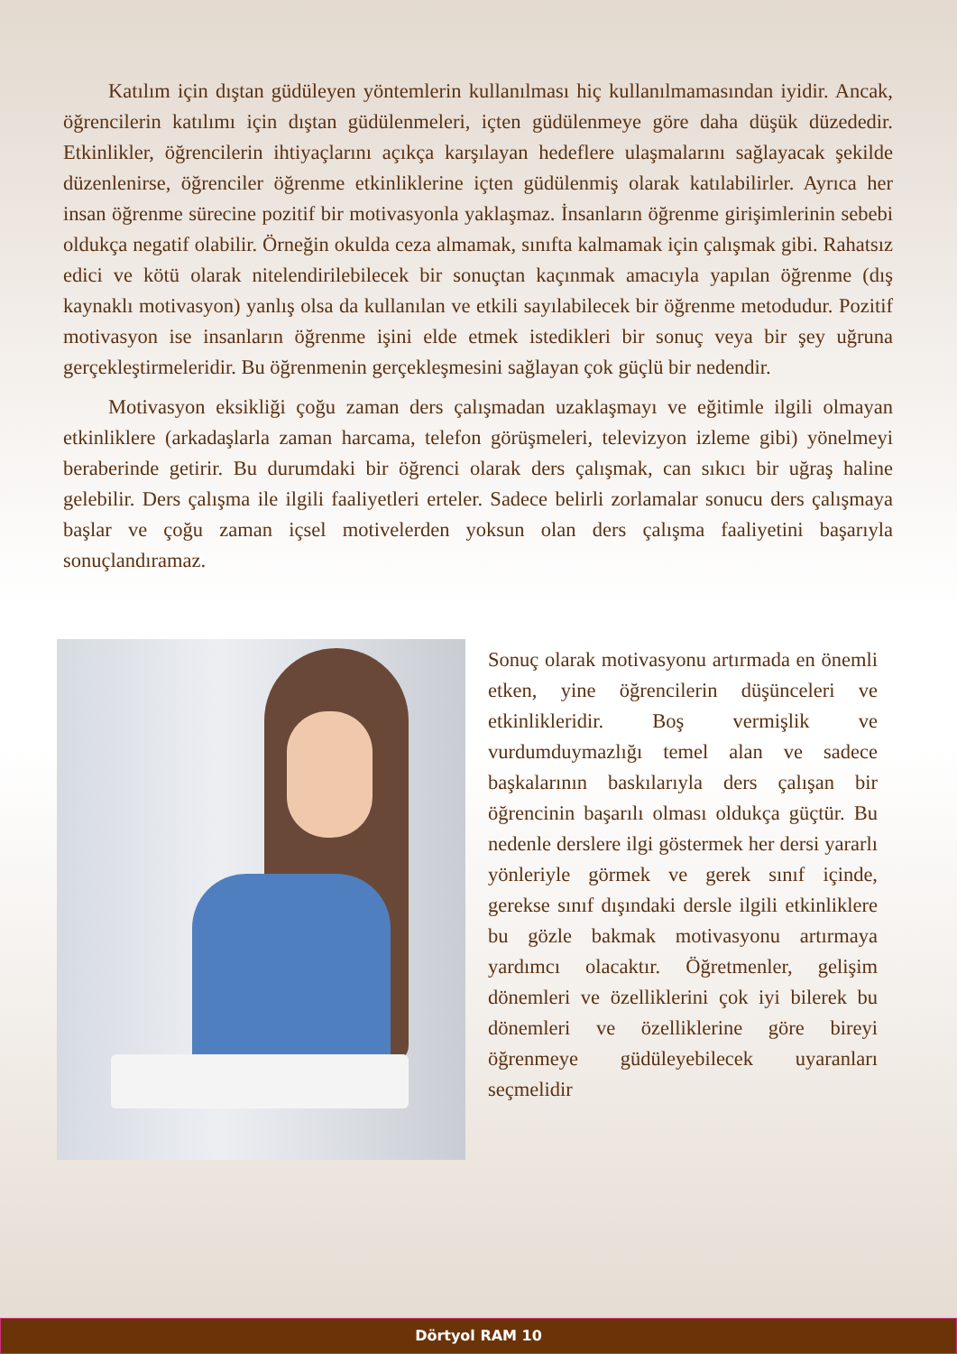Katılım için dıştan güdüleyen yöntemlerin kullanılması hiç kullanılmamasından iyidir. Ancak, öğrencilerin katılımı için dıştan güdülenmeleri, içten güdülenmeye göre daha düşük düzededir. Etkinlikler, öğrencilerin ihtiyaçlarını açıkça karşılayan hedeflere ulaşmalarını sağlayacak şekilde düzenlenirse, öğrenciler öğrenme etkinliklerine içten güdülenmiş olarak katılabilirler. Ayrıca her insan öğrenme sürecine pozitif bir motivasyonla yaklaşmaz. İnsanların öğrenme girişimlerinin sebebi oldukça negatif olabilir. Örneğin okulda ceza almamak, sınıfta kalmamak için çalışmak gibi. Rahatsız edici ve kötü olarak nitelendirilebilecek bir sonuçtan kaçınmak amacıyla yapılan öğrenme (dış kaynaklı motivasyon) yanlış olsa da kullanılan ve etkili sayılabilecek bir öğrenme metodudur. Pozitif motivasyon ise insanların öğrenme işini elde etmek istedikleri bir sonuç veya bir şey uğruna gerçekleştirmeleridir. Bu öğrenmenin gerçekleşmesini sağlayan çok güçlü bir nedendir.
Motivasyon eksikliği çoğu zaman ders çalışmadan uzaklaşmayı ve eğitimle ilgili olmayan etkinliklere (arkadaşlarla zaman harcama, telefon görüşmeleri, televizyon izleme gibi) yönelmeyi beraberinde getirir. Bu durumdaki bir öğrenci olarak ders çalışmak, can sıkıcı bir uğraş haline gelebilir. Ders çalışma ile ilgili faaliyetleri erteler. Sadece belirli zorlamalar sonucu ders çalışmaya başlar ve çoğu zaman içsel motivelerden yoksun olan ders çalışma faaliyetini başarıyla sonuçlandıramaz.
Sonuç olarak motivasyonu artırmada en önemli etken, yine öğrencilerin düşünceleri ve etkinlikleridir. Boş vermişlik ve vurdumduymazlığı temel alan ve sadece başkalarının baskılarıyla ders çalışan bir öğrencinin başarılı olması oldukça güçtür. Bu nedenle derslere ilgi göstermek her dersi yararlı yönleriyle görmek ve gerek sınıf içinde, gerekse sınıf dışındaki dersle ilgili etkinliklere bu gözle bakmak motivasyonu artırmaya yardımcı olacaktır. Öğretmenler, gelişim dönemleri ve özelliklerini çok iyi bilerek bu dönemleri ve özelliklerine göre bireyi öğrenmeye güdüleyebilecek uyaranları seçmelidir
Dörtyol RAM 10